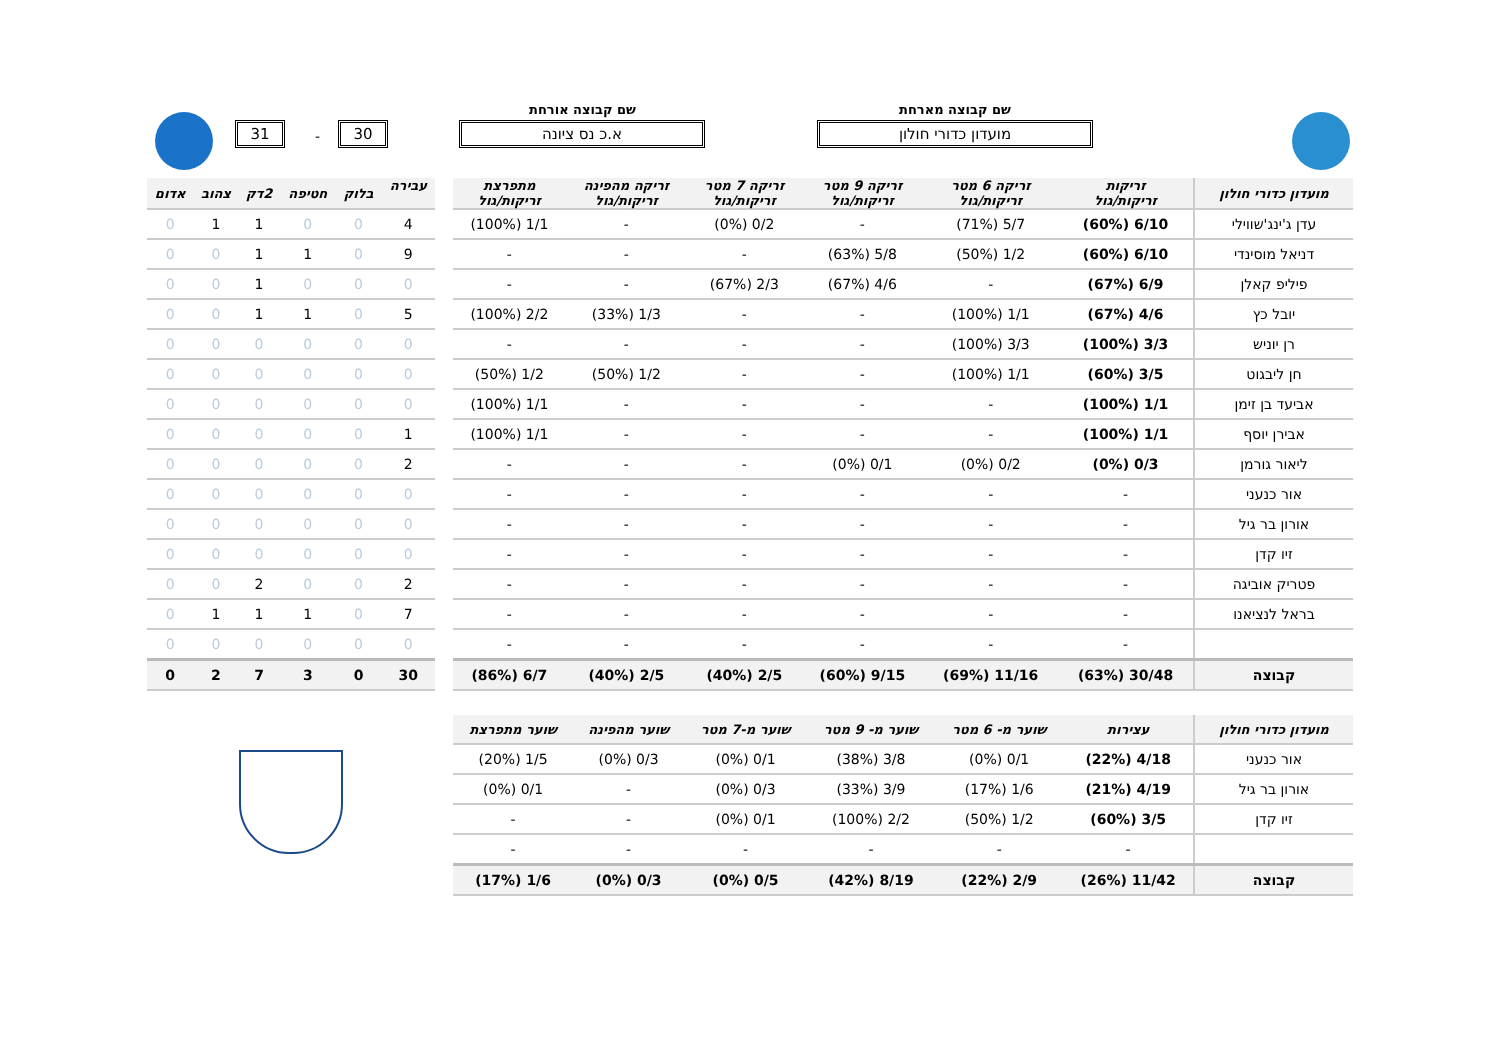שם קבוצה מארחת
מועדון כדורי חולון
שם קבוצה אורחת
א.כ נס ציונה 30 - 31
| מועדון כדורי חולון | זריקות זריקות/גול | זריקה 6 מטר זריקות/גול | זריקה 9 מטר זריקות/גול | זריקה 7 מטר זריקות/גול | זריקה מהפינה זריקות/גול | מתפרצת זריקות/גול |
| --- | --- | --- | --- | --- | --- | --- |
| עדן ג'ינג'שווילי | 6/10 (60%) | 5/7 (71%) | - | 0/2 (0%) | - | 1/1 (100%) |
| דניאל מוסינדי | 6/10 (60%) | 1/2 (50%) | 5/8 (63%) | - | - | - |
| פיליפ קאלן | 6/9 (67%) | - | 4/6 (67%) | 2/3 (67%) | - | - |
| יובל כץ | 4/6 (67%) | 1/1 (100%) | - | - | 1/3 (33%) | 2/2 (100%) |
| רן יוניש | 3/3 (100%) | 3/3 (100%) | - | - | - | - |
| חן ליבגוט | 3/5 (60%) | 1/1 (100%) | - | - | 1/2 (50%) | 1/2 (50%) |
| אביעד בן זימן | 1/1 (100%) | - | - | - | - | 1/1 (100%) |
| אבירן יוסף | 1/1 (100%) | - | - | - | - | 1/1 (100%) |
| ליאור גורמן | 0/3 (0%) | 0/2 (0%) | 0/1 (0%) | - | - | - |
| אור כנעני | - | - | - | - | - | - |
| אורון בר גיל | - | - | - | - | - | - |
| זיו קדן | - | - | - | - | - | - |
| פטריק אוביגה | - | - | - | - | - | - |
| בראל לנציאנו | - | - | - | - | - | - |
| | - | - | - | - | - | - |
| קבוצה | 30/48 (63%) | 11/16 (69%) | 9/15 (60%) | 2/5 (40%) | 2/5 (40%) | 6/7 (86%) |
| עבירה | בלוק | חטיפה | 2דק | צהוב | אדום |
| --- | --- | --- | --- | --- | --- |
| 4 | 0 | 0 | 1 | 1 | 0 |
| 9 | 0 | 1 | 1 | 0 | 0 |
| 0 | 0 | 0 | 1 | 0 | 0 |
| 5 | 0 | 1 | 1 | 0 | 0 |
| 0 | 0 | 0 | 0 | 0 | 0 |
| 0 | 0 | 0 | 0 | 0 | 0 |
| 0 | 0 | 0 | 0 | 0 | 0 |
| 1 | 0 | 0 | 0 | 0 | 0 |
| 2 | 0 | 0 | 0 | 0 | 0 |
| 0 | 0 | 0 | 0 | 0 | 0 |
| 0 | 0 | 0 | 0 | 0 | 0 |
| 0 | 0 | 0 | 0 | 0 | 0 |
| 2 | 0 | 0 | 2 | 0 | 0 |
| 7 | 0 | 1 | 1 | 1 | 0 |
| 0 | 0 | 0 | 0 | 0 | 0 |
| 30 | 0 | 3 | 7 | 2 | 0 |
| מועדון כדורי חולון | עצירות | שוער מ- 6 מטר | שוער מ- 9 מטר | שוער מ-7 מטר | שוער מהפינה | שוער מתפרצת |
| --- | --- | --- | --- | --- | --- | --- |
| אור כנעני | 4/18 (22%) | 0/1 (0%) | 3/8 (38%) | 0/1 (0%) | 0/3 (0%) | 1/5 (20%) |
| אורון בר גיל | 4/19 (21%) | 1/6 (17%) | 3/9 (33%) | 0/3 (0%) | - | 0/1 (0%) |
| זיו קדן | 3/5 (60%) | 1/2 (50%) | 2/2 (100%) | 0/1 (0%) | - | - |
| | - | - | - | - | - | - |
| קבוצה | 11/42 (26%) | 2/9 (22%) | 8/19 (42%) | 0/5 (0%) | 0/3 (0%) | 1/6 (17%) |